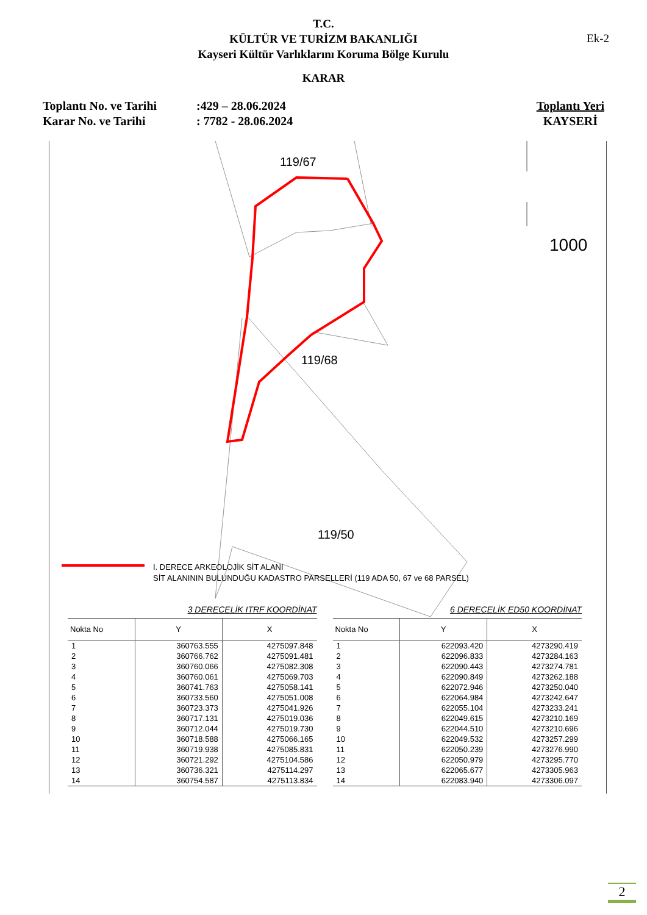T.C.
KÜLTÜR VE TURİZM BAKANLIĞI
Kayseri Kültür Varlıklarını Koruma Bölge Kurulu
Ek-2
KARAR
Toplantı No. ve Tarihi
Karar No. ve Tarihi
:429 – 28.06.2024
: 7782 - 28.06.2024
Toplantı Yeri
KAYSERİ
119/67
119/68
119/50
1000
I. DERECE ARKEOLOJİK SİT ALANI
SİT ALANININ BULUNDUĞU KADASTRO PARSELLERİ (119 ADA 50, 67 ve 68 PARSEL)
3 DERECELİK ITRF KOORDİNAT
| Nokta No | Y | X |
| --- | --- | --- |
| 1 | 360763.555 | 4275097.848 |
| 2 | 360766.762 | 4275091.481 |
| 3 | 360760.066 | 4275082.308 |
| 4 | 360760.061 | 4275069.703 |
| 5 | 360741.763 | 4275058.141 |
| 6 | 360733.560 | 4275051.008 |
| 7 | 360723.373 | 4275041.926 |
| 8 | 360717.131 | 4275019.036 |
| 9 | 360712.044 | 4275019.730 |
| 10 | 360718.588 | 4275066.165 |
| 11 | 360719.938 | 4275085.831 |
| 12 | 360721.292 | 4275104.586 |
| 13 | 360736.321 | 4275114.297 |
| 14 | 360754.587 | 4275113.834 |
6 DERECELİK ED50 KOORDİNAT
| Nokta No | Y | X |
| --- | --- | --- |
| 1 | 622093.420 | 4273290.419 |
| 2 | 622096.833 | 4273284.163 |
| 3 | 622090.443 | 4273274.781 |
| 4 | 622090.849 | 4273262.188 |
| 5 | 622072.946 | 4273250.040 |
| 6 | 622064.984 | 4273242.647 |
| 7 | 622055.104 | 4273233.241 |
| 8 | 622049.615 | 4273210.169 |
| 9 | 622044.510 | 4273210.696 |
| 10 | 622049.532 | 4273257.299 |
| 11 | 622050.239 | 4273276.990 |
| 12 | 622050.979 | 4273295.770 |
| 13 | 622065.677 | 4273305.963 |
| 14 | 622083.940 | 4273306.097 |
2